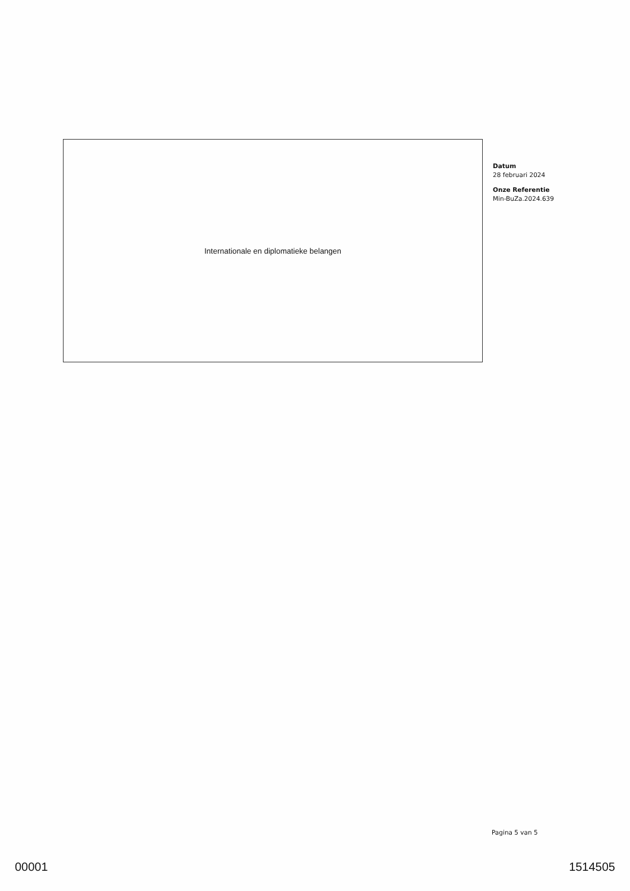Internationale en diplomatieke belangen
Datum
28 februari 2024
Onze Referentie
Min-BuZa.2024.639
Pagina 5 van 5
00001 1514505